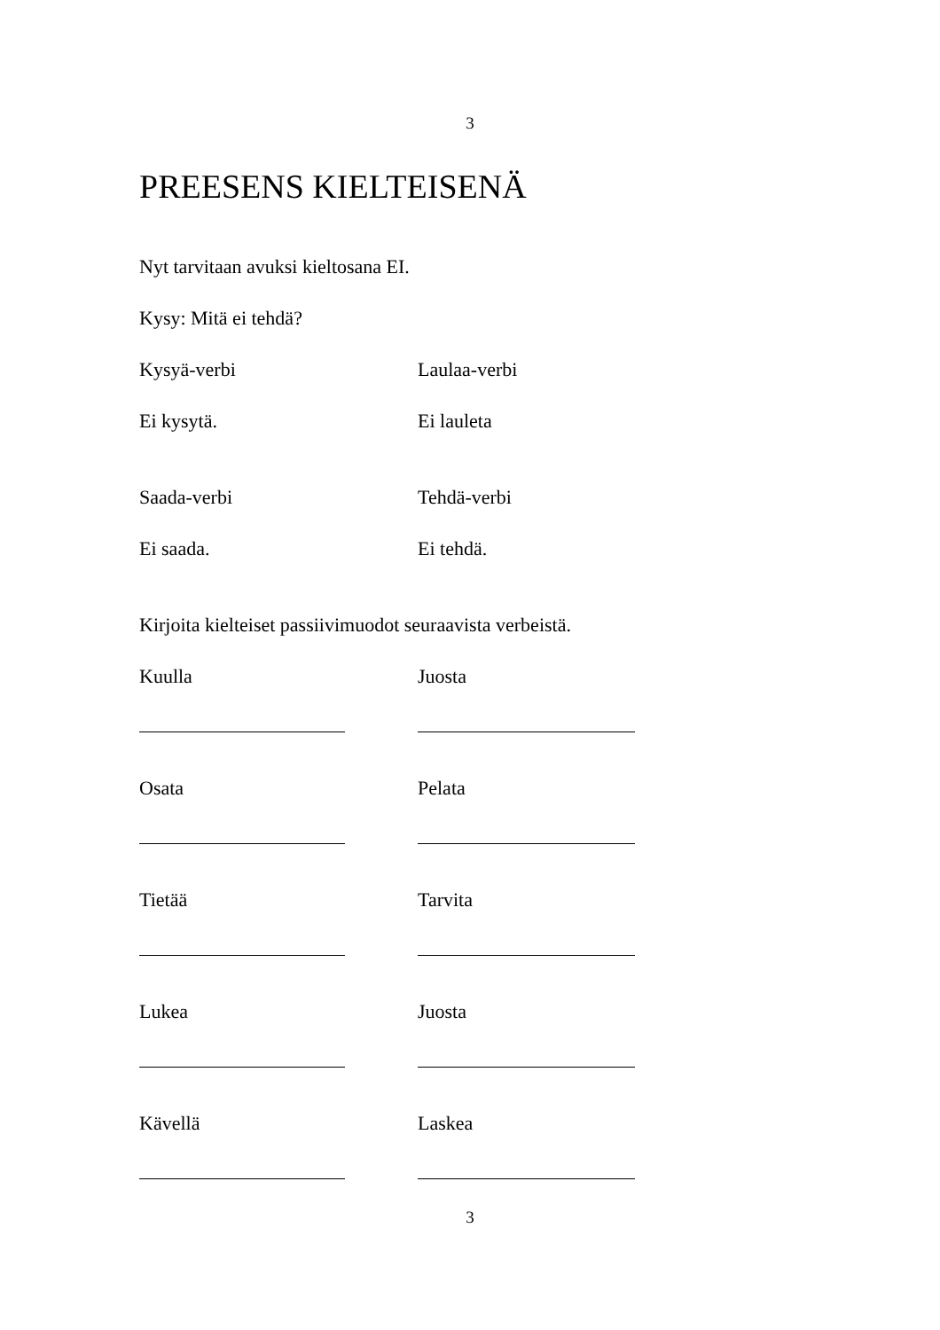3
PREESENS KIELTEISENÄ
Nyt tarvitaan avuksi kieltosana EI.
Kysy: Mitä ei tehdä?
Kysyä-verbi Laulaa-verbi
Ei kysytä. Ei lauleta
Saada-verbi Tehdä-verbi
Ei saada. Ei tehdä.
Kirjoita kielteiset passiivimuodot seuraavista verbeistä.
Kuulla Juosta
Osata Pelata
Tietää Tarvita
Lukea Juosta
Kävellä Laskea
3